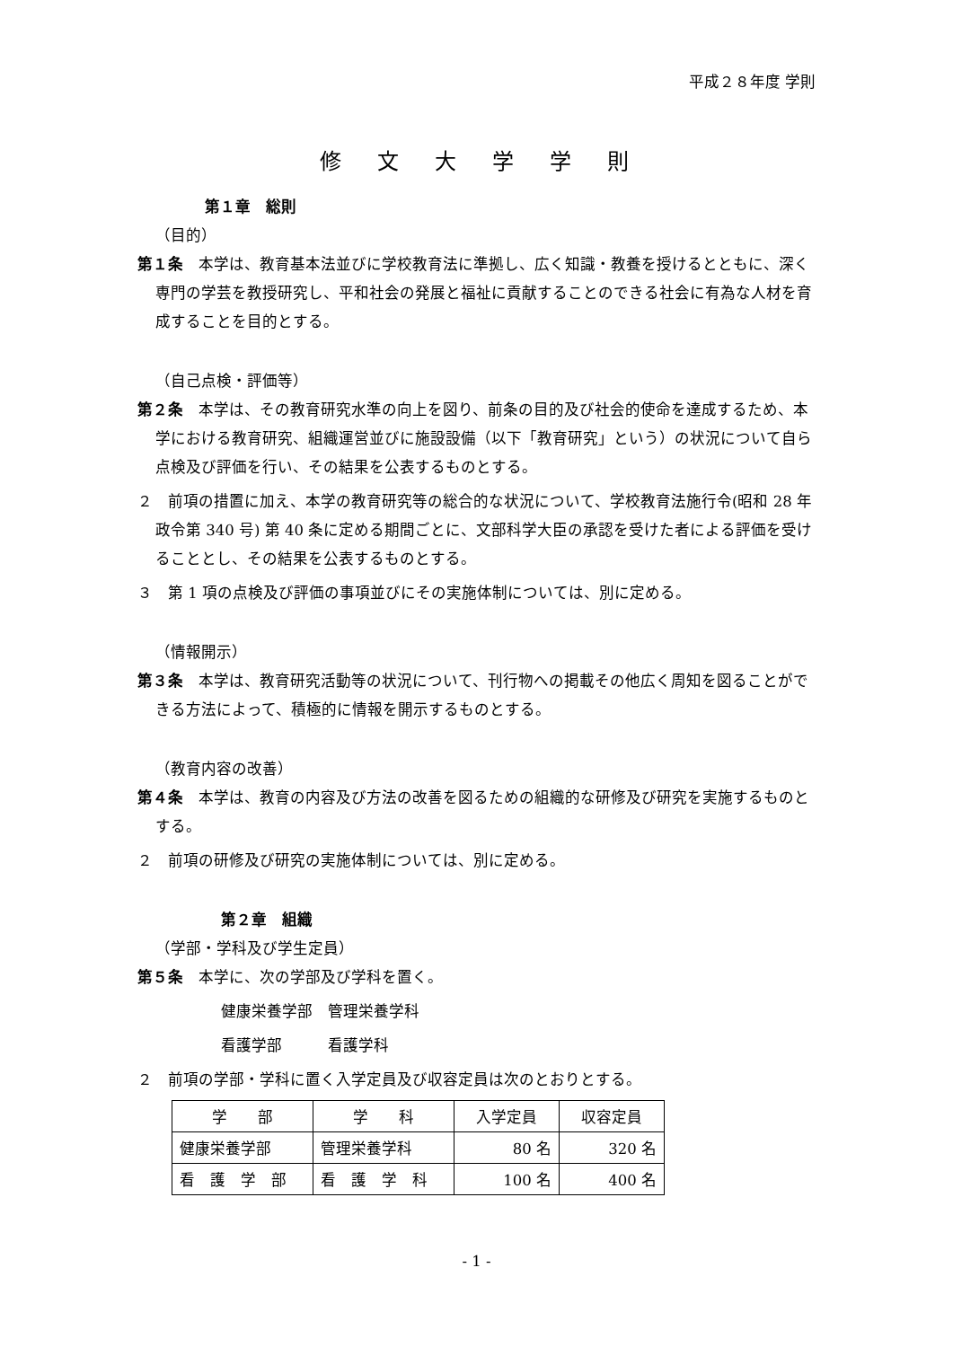平成２８年度 学則
修文大学学則
第１章　総則
（目的）
第１条　本学は、教育基本法並びに学校教育法に準拠し、広く知識・教養を授けるとともに、深く専門の学芸を教授研究し、平和社会の発展と福祉に貢献することのできる社会に有為な人材を育成することを目的とする。
（自己点検・評価等）
第２条　本学は、その教育研究水準の向上を図り、前条の目的及び社会的使命を達成するため、本学における教育研究、組織運営並びに施設設備（以下「教育研究」という）の状況について自ら点検及び評価を行い、その結果を公表するものとする。
２　前項の措置に加え、本学の教育研究等の総合的な状況について、学校教育法施行令(昭和 28 年政令第 340 号) 第 40 条に定める期間ごとに、文部科学大臣の承認を受けた者による評価を受けることとし、その結果を公表するものとする。
３　第 1 項の点検及び評価の事項並びにその実施体制については、別に定める。
（情報開示）
第３条　本学は、教育研究活動等の状況について、刊行物への掲載その他広く周知を図ることができる方法によって、積極的に情報を開示するものとする。
（教育内容の改善）
第４条　本学は、教育の内容及び方法の改善を図るための組織的な研修及び研究を実施するものとする。
２　前項の研修及び研究の実施体制については、別に定める。
第２章　組織
（学部・学科及び学生定員）
第５条　本学に、次の学部及び学科を置く。
健康栄養学部　管理栄養学科
看護学部　　　看護学科
２　前項の学部・学科に置く入学定員及び収容定員は次のとおりとする。
| 学 部 | 学 科 | 入学定員 | 収容定員 |
| --- | --- | --- | --- |
| 健康栄養学部 | 管理栄養学科 | 80 名 | 320 名 |
| 看 護 学 部 | 看 護 学 科 | 100 名 | 400 名 |
- 1 -